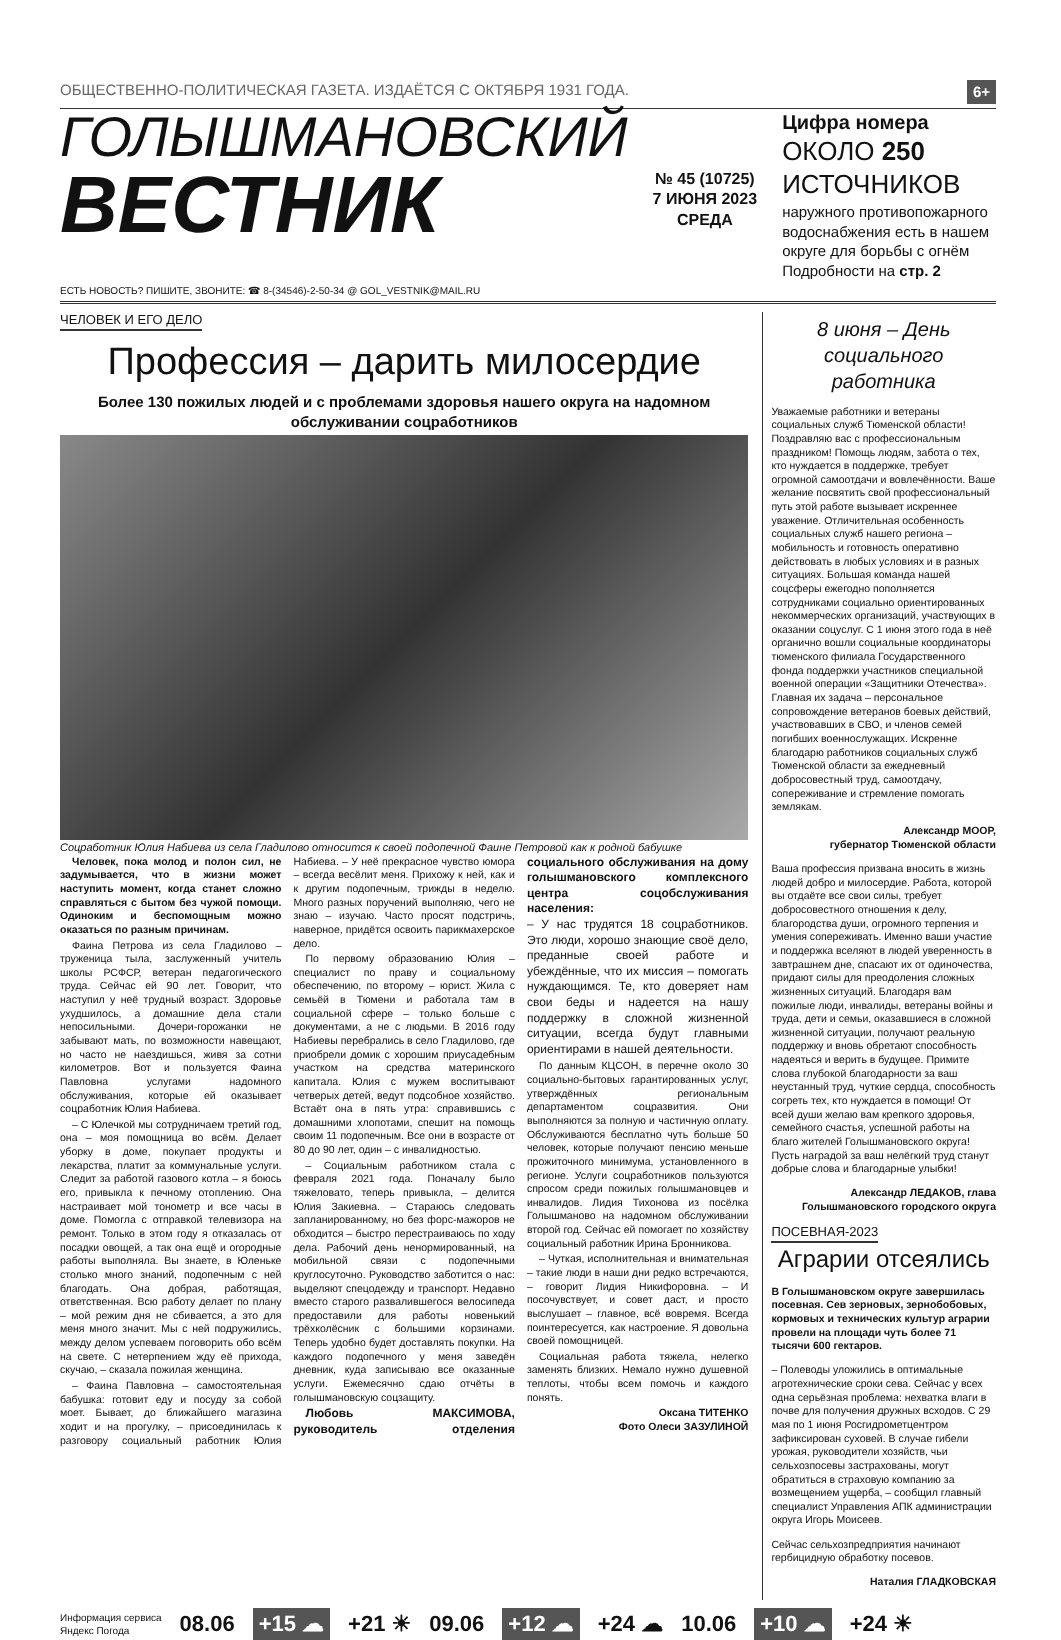ОБЩЕСТВЕННО-ПОЛИТИЧЕСКАЯ ГАЗЕТА. ИЗДАЁТСЯ С ОКТЯБРЯ 1931 ГОДА. 6+
ГОЛЫШМАНОВСКИЙ
ВЕСТНИК
№ 45 (10725)
7 ИЮНЯ 2023
СРЕДА
Цифра номера
ОКОЛО 250 ИСТОЧНИКОВ
наружного противопожарного водоснабжения есть в нашем округе для борьбы с огнём
Подробности на стр. 2
ЕСТЬ НОВОСТЬ? ПИШИТЕ, ЗВОНИТЕ: ☎ 8-(34546)-2-50-34 @ GOL_VESTNIK@MAIL.RU
ЧЕЛОВЕК И ЕГО ДЕЛО
Профессия – дарить милосердие
Более 130 пожилых людей и с проблемами здоровья нашего округа на надомном обслуживании соцработников
Соцработник Юлия Набиева из села Гладилово относится к своей подопечной Фаине Петровой как к родной бабушке
Человек, пока молод и полон сил, не задумывается, что в жизни может наступить момент, когда станет сложно справляться с бытом без чужой помощи. Одиноким и беспомощным можно оказаться по разным причинам.
Фаина Петрова из села Гладилово – труженица тыла, заслуженный учитель школы РСФСР, ветеран педагогического труда. Сейчас ей 90 лет. Говорит, что наступил у неё трудный возраст. Здоровье ухудшилось, а домашние дела стали непосильными. Дочери-горожанки не забывают мать, по возможности навещают, но часто не наездишься, живя за сотни километров. Вот и пользуется Фаина Павловна услугами надомного обслуживания, которые ей оказывает соцработник Юлия Набиева.
– С Юлечкой мы сотрудничаем третий год, она – моя помощница во всём. Делает уборку в доме, покупает продукты и лекарства, платит за коммунальные услуги. Следит за работой газового котла – я боюсь его, привыкла к печному отоплению. Она настраивает мой тонометр и все часы в доме. Помогла с отправкой телевизора на ремонт. Только в этом году я отказалась от посадки овощей, а так она ещё и огородные работы выполняла. Вы знаете, в Юленьке столько много знаний, подопечным с ней благодать. Она добрая, работящая, ответственная. Всю работу делает по плану – мой режим дня не сбивается, а это для меня много значит. Мы с ней подружились, между делом успеваем поговорить обо всём на свете. С нетерпением жду её прихода, скучаю, – сказала пожилая женщина.
– Фаина Павловна – самостоятельная бабушка: готовит еду и посуду за собой моет. Бывает, до ближайшего магазина ходит и на прогулку, – присоединилась к разговору социальный работник Юлия Набиева. – У неё прекрасное чувство юмора – всегда весёлит меня. Прихожу к ней, как и к другим подопечным, трижды в неделю. Много разных поручений выполняю, чего не знаю – изучаю. Часто просят подстричь, наверное, придётся освоить парикмахерское дело.
По первому образованию Юлия – специалист по праву и социальному обеспечению, по второму – юрист. Жила с семьёй в Тюмени и работала там в социальной сфере – только больше с документами, а не с людьми. В 2016 году Набиевы перебрались в село Гладилово, где приобрели домик с хорошим приусадебным участком на средства материнского капитала. Юлия с мужем воспитывают четверых детей, ведут подсобное хозяйство. Встаёт она в пять утра: справившись с домашними хлопотами, спешит на помощь своим 11 подопечным. Все они в возрасте от 80 до 90 лет, один – с инвалидностью.
– Социальным работником стала с февраля 2021 года. Поначалу было тяжеловато, теперь привыкла, – делится Юлия Закиевна. – Стараюсь следовать запланированному, но без форс-мажоров не обходится – быстро перестраиваюсь по ходу дела. Рабочий день ненормированный, на мобильной связи с подопечными круглосуточно. Руководство заботится о нас: выделяют спецодежду и транспорт. Недавно вместо старого развалившегося велосипеда предоставили для работы новенький трёхколёсник с большими корзинами. Теперь удобно будет доставлять покупки. На каждого подопечного у меня заведён дневник, куда записываю все оказанные услуги. Ежемесячно сдаю отчёты в голышмановскую соцзащиту.
Любовь МАКСИМОВА, руководитель отделения социального обслуживания на дому голышмановского комплексного центра соцобслуживания населения:
– У нас трудятся 18 соцработников. Это люди, хорошо знающие своё дело, преданные своей работе и убеждённые, что их миссия – помогать нуждающимся. Те, кто доверяет нам свои беды и надеется на нашу поддержку в сложной жизненной ситуации, всегда будут главными ориентирами в нашей деятельности.
По данным КЦСОН, в перечне около 30 социально-бытовых гарантированных услуг, утверждённых региональным департаментом соцразвития. Они выполняются за полную и частичную оплату. Обслуживаются бесплатно чуть больше 50 человек, которые получают пенсию меньше прожиточного минимума, установленного в регионе. Услуги соцработников пользуются спросом среди пожилых голышмановцев и инвалидов. Лидия Тихонова из посёлка Голышманово на надомном обслуживании второй год. Сейчас ей помогает по хозяйству социальный работник Ирина Бронникова.
– Чуткая, исполнительная и внимательная – такие люди в наши дни редко встречаются, – говорит Лидия Никифоровна. – И посочувствует, и совет даст, и просто выслушает – главное, всё вовремя. Всегда поинтересуется, как настроение. Я довольна своей помощницей.
Социальная работа тяжела, нелегко заменять близких. Немало нужно душевной теплоты, чтобы всем помочь и каждого понять.
Оксана ТИТЕНКО
Фото Олеси ЗАЗУЛИНОЙ
8 июня – День социального работника
Уважаемые работники и ветераны социальных служб Тюменской области! Поздравляю вас с профессиональным праздником! Помощь людям, забота о тех, кто нуждается в поддержке, требует огромной самоотдачи и вовлечённости. Ваше желание посвятить свой профессиональный путь этой работе вызывает искреннее уважение. Отличительная особенность социальных служб нашего региона – мобильность и готовность оперативно действовать в любых условиях и в разных ситуациях. Большая команда нашей соцсферы ежегодно пополняется сотрудниками социально ориентированных некоммерческих организаций, участвующих в оказании соцуслуг. С 1 июня этого года в неё органично вошли социальные координаторы тюменского филиала Государственного фонда поддержки участников специальной военной операции «Защитники Отечества». Главная их задача – персональное сопровождение ветеранов боевых действий, участвовавших в СВО, и членов семей погибших военнослужащих. Искренне благодарю работников социальных служб Тюменской области за ежедневный добросовестный труд, самоотдачу, сопереживание и стремление помогать землякам.
Александр МООР,
губернатор Тюменской области
Ваша профессия призвана вносить в жизнь людей добро и милосердие. Работа, которой вы отдаёте все свои силы, требует добросовестного отношения к делу, благородства души, огромного терпения и умения сопереживать. Именно ваши участие и поддержка вселяют в людей уверенность в завтрашнем дне, спасают их от одиночества, придают силы для преодоления сложных жизненных ситуаций. Благодаря вам пожилые люди, инвалиды, ветераны войны и труда, дети и семьи, оказавшиеся в сложной жизненной ситуации, получают реальную поддержку и вновь обретают способность надеяться и верить в будущее. Примите слова глубокой благодарности за ваш неустанный труд, чуткие сердца, способность согреть тех, кто нуждается в помощи! От всей души желаю вам крепкого здоровья, семейного счастья, успешной работы на благо жителей Голышмановского округа! Пусть наградой за ваш нелёгкий труд станут добрые слова и благодарные улыбки!
Александр ЛЕДАКОВ, глава
Голышмановского городского округа
ПОСЕВНАЯ-2023
Аграрии отсеялись
В Голышмановском округе завершилась посевная. Сев зерновых, зернобобовых, кормовых и технических культур аграрии провели на площади чуть более 71 тысячи 600 гектаров.
– Полеводы уложились в оптимальные агротехнические сроки сева. Сейчас у всех одна серьёзная проблема: нехватка влаги в почве для получения дружных всходов. С 29 мая по 1 июня Росгидрометцентром зафиксирован суховей. В случае гибели урожая, руководители хозяйств, чьи сельхозпосевы застрахованы, могут обратиться в страховую компанию за возмещением ущерба, – сообщил главный специалист Управления АПК администрации округа Игорь Моисеев.
Сейчас сельхозпредприятия начинают гербицидную обработку посевов.
Наталия ГЛАДКОВСКАЯ
Информация сервиса
Яндекс Погода 08.06 +15 ☁ +21 ☀ 09.06 +12 ☁ +24 ☁ 10.06 +10 ☁ +24 ☀